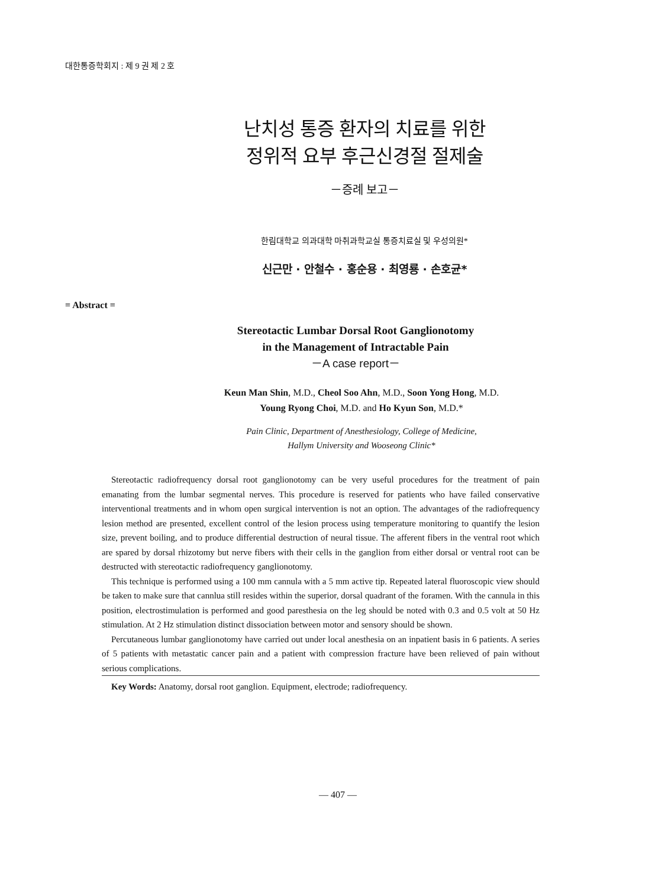대한통증학회지 : 제 9 권 제 2 호
난치성 통증 환자의 치료를 위한
정위적 요부 후근신경절 절제술
－증례 보고－
한림대학교 의과대학 마취과학교실 통증치료실 및 우성의원*
신근만 · 안철수 · 홍순용 · 최영룡 · 손호균*
= Abstract =
Stereotactic Lumbar Dorsal Root Ganglionotomy
in the Management of Intractable Pain
－A case report－
Keun Man Shin, M.D., Cheol Soo Ahn, M.D., Soon Yong Hong, M.D.
Young Ryong Choi, M.D. and Ho Kyun Son, M.D.*
Pain Clinic, Department of Anesthesiology, College of Medicine,
Hallym University and Wooseong Clinic*
Stereotactic radiofrequency dorsal root ganglionotomy can be very useful procedures for the treatment of pain emanating from the lumbar segmental nerves. This procedure is reserved for patients who have failed conservative interventional treatments and in whom open surgical intervention is not an option. The advantages of the radiofrequency lesion method are presented, excellent control of the lesion process using temperature monitoring to quantify the lesion size, prevent boiling, and to produce differential destruction of neural tissue. The afferent fibers in the ventral root which are spared by dorsal rhizotomy but nerve fibers with their cells in the ganglion from either dorsal or ventral root can be destructed with stereotactic radiofrequency ganglionotomy.
This technique is performed using a 100 mm cannula with a 5 mm active tip. Repeated lateral fluoroscopic view should be taken to make sure that cannlua still resides within the superior, dorsal quadrant of the foramen. With the cannula in this position, electrostimulation is performed and good paresthesia on the leg should be noted with 0.3 and 0.5 volt at 50 Hz stimulation. At 2 Hz stimulation distinct dissociation between motor and sensory should be shown.
Percutaneous lumbar ganglionotomy have carried out under local anesthesia on an inpatient basis in 6 patients. A series of 5 patients with metastatic cancer pain and a patient with compression fracture have been relieved of pain without serious complications.
Key Words: Anatomy, dorsal root ganglion. Equipment, electrode; radiofrequency.
— 407 —